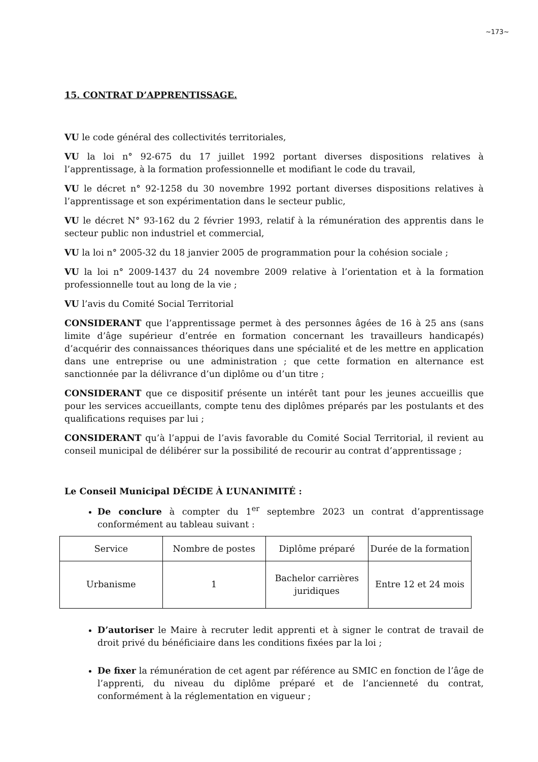~173~
15. CONTRAT D’APPRENTISSAGE.
VU le code général des collectivités territoriales,
VU la loi n° 92-675 du 17 juillet 1992 portant diverses dispositions relatives à l’apprentissage, à la formation professionnelle et modifiant le code du travail,
VU le décret n° 92-1258 du 30 novembre 1992 portant diverses dispositions relatives à l’apprentissage et son expérimentation dans le secteur public,
VU le décret N° 93-162 du 2 février 1993, relatif à la rémunération des apprentis dans le secteur public non industriel et commercial,
VU la loi n° 2005-32 du 18 janvier 2005 de programmation pour la cohésion sociale ;
VU la loi n° 2009-1437 du 24 novembre 2009 relative à l’orientation et à la formation professionnelle tout au long de la vie ;
VU l’avis du Comité Social Territorial
CONSIDERANT que l’apprentissage permet à des personnes âgées de 16 à 25 ans (sans limite d’âge supérieur d’entrée en formation concernant les travailleurs handicapés) d’acquérir des connaissances théoriques dans une spécialité et de les mettre en application dans une entreprise ou une administration ; que cette formation en alternance est sanctionnée par la délivrance d’un diplôme ou d’un titre ;
CONSIDERANT que ce dispositif présente un intérêt tant pour les jeunes accueillis que pour les services accueillants, compte tenu des diplômes préparés par les postulants et des qualifications requises par lui ;
CONSIDERANT qu’à l’appui de l’avis favorable du Comité Social Territorial, il revient au conseil municipal de délibérer sur la possibilité de recourir au contrat d’apprentissage ;
Le Conseil Municipal DÉCIDE À L’UNANIMITÉ :
De conclure à compter du 1<sup>er</sup> septembre 2023 un contrat d’apprentissage conformément au tableau suivant :
| Service | Nombre de postes | Diplôme préparé | Durée de la formation |
| Urbanisme | 1 | Bachelor carrières juridiques | Entre 12 et 24 mois |
D’autoriser le Maire à recruter ledit apprenti et à signer le contrat de travail de droit privé du bénéficiaire dans les conditions fixées par la loi ;
De fixer la rémunération de cet agent par référence au SMIC en fonction de l’âge de l’apprenti, du niveau du diplôme préparé et de l’ancienneté du contrat, conformément à la réglementation en vigueur ;